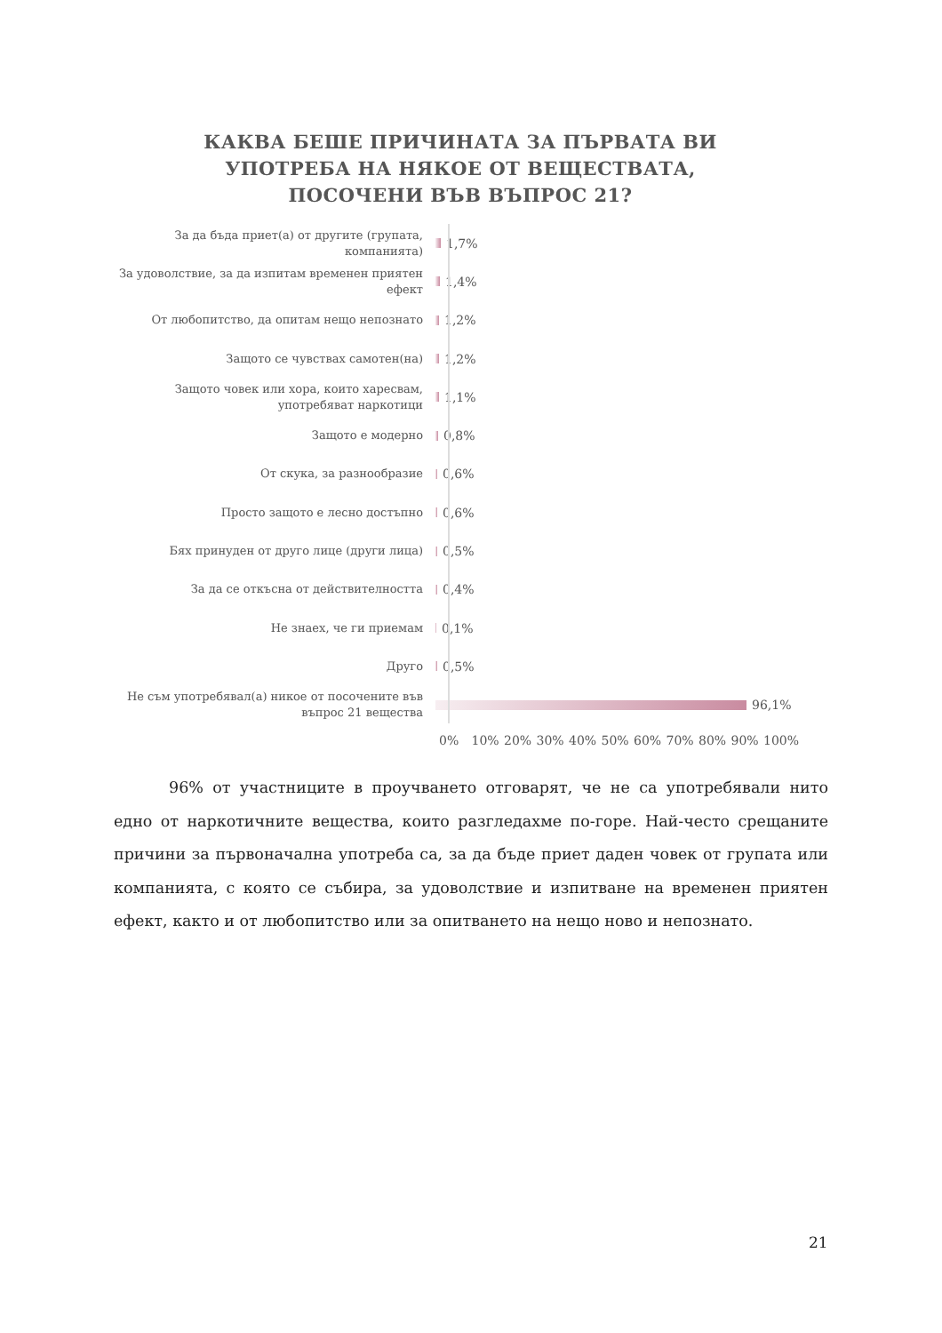КАКВА БЕШЕ ПРИЧИНАТА ЗА ПЪРВАТА ВИ
УПОТРЕБА НА НЯКОЕ ОТ ВЕЩЕСТВАТА,
ПОСОЧЕНИ ВЪВ ВЪПРОС 21?
За да бъда приет(а) от другите (групата, компанията)
1,7%
За удоволствие, за да изпитам временен приятен ефект
1,4%
От любопитство, да опитам нещо непознато
1,2%
Защото се чувствах самотен(на)
1,2%
Защото човек или хора, които харесвам, употребяват наркотици
1,1%
Защото е модерно
0,8%
От скука, за разнообразие
0,6%
Просто защото е лесно достъпно
0,6%
Бях принуден от друго лице (други лица)
0,5%
За да се откъсна от действителността
0,4%
Не знаех, че ги приемам
0,1%
Друго
0,5%
Не съм употребявал(а) никое от посочените във въпрос 21 вещества
96,1%
0% 10% 20% 30% 40% 50% 60% 70% 80% 90% 100%
96% от участниците в проучването отговарят, че не са употребявали нито едно от наркотичните вещества, които разгледахме по-горе. Най-често срещаните причини за първоначална употреба са, за да бъде приет даден човек от групата или компанията, с която се събира, за удоволствие и изпитване на временен приятен ефект, както и от любопитство или за опитването на нещо ново и непознато.
21